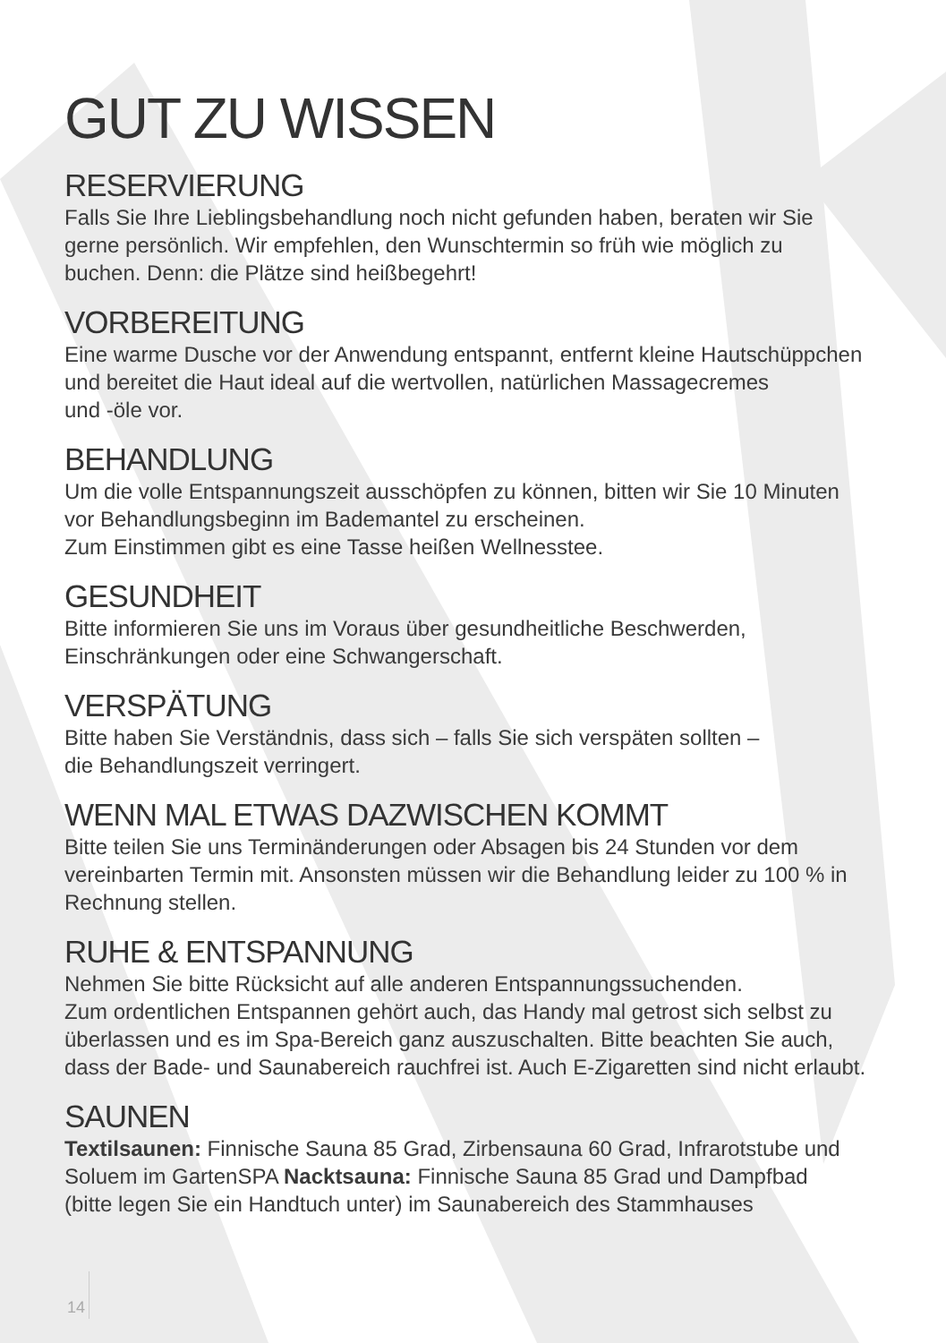GUT ZU WISSEN
RESERVIERUNG
Falls Sie Ihre Lieblingsbehandlung noch nicht gefunden haben, beraten wir Sie
gerne persönlich. Wir empfehlen, den Wunschtermin so früh wie möglich zu
buchen. Denn: die Plätze sind heißbegehrt!
VORBEREITUNG
Eine warme Dusche vor der Anwendung entspannt, entfernt kleine Hautschüppchen
und bereitet die Haut ideal auf die wertvollen, natürlichen Massagecremes
und -öle vor.
BEHANDLUNG
Um die volle Entspannungszeit ausschöpfen zu können, bitten wir Sie 10 Minuten
vor Behandlungsbeginn im Bademantel zu erscheinen.
Zum Einstimmen gibt es eine Tasse heißen Wellnesstee.
GESUNDHEIT
Bitte informieren Sie uns im Voraus über gesundheitliche Beschwerden,
Einschränkungen oder eine Schwangerschaft.
VERSPÄTUNG
Bitte haben Sie Verständnis, dass sich – falls Sie sich verspäten sollten –
die Behandlungszeit verringert.
WENN MAL ETWAS DAZWISCHEN KOMMT
Bitte teilen Sie uns Terminänderungen oder Absagen bis 24 Stunden vor dem
vereinbarten Termin mit. Ansonsten müssen wir die Behandlung leider zu 100 % in
Rechnung stellen.
RUHE & ENTSPANNUNG
Nehmen Sie bitte Rücksicht auf alle anderen Entspannungssuchenden.
Zum ordentlichen Entspannen gehört auch, das Handy mal getrost sich selbst zu
überlassen und es im Spa-Bereich ganz auszuschalten. Bitte beachten Sie auch,
dass der Bade- und Saunabereich rauchfrei ist. Auch E-Zigaretten sind nicht erlaubt.
SAUNEN
Textilsaunen: Finnische Sauna 85 Grad, Zirbensauna 60 Grad, Infrarotstube und
Soluem im GartenSPA Nacktsauna: Finnische Sauna 85 Grad und Dampfbad
(bitte legen Sie ein Handtuch unter) im Saunabereich des Stammhauses
14